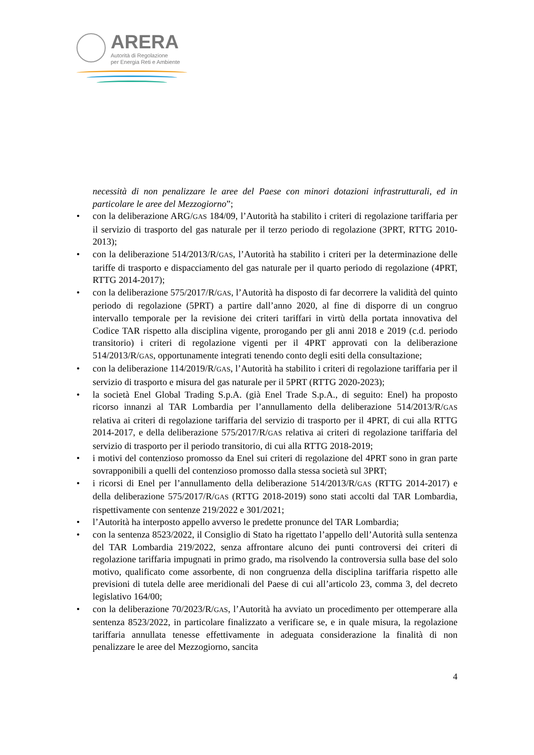ARERA
Autorità di Regolazione
per Energia Reti e Ambiente
necessità di non penalizzare le aree del Paese con minori dotazioni infrastrutturali, ed in particolare le aree del Mezzogiorno”;
• con la deliberazione ARG/GAS 184/09, l’Autorità ha stabilito i criteri di regolazione tariffaria per il servizio di trasporto del gas naturale per il terzo periodo di regolazione (3PRT, RTTG 2010-2013);
• con la deliberazione 514/2013/R/GAS, l’Autorità ha stabilito i criteri per la determinazione delle tariffe di trasporto e dispacciamento del gas naturale per il quarto periodo di regolazione (4PRT, RTTG 2014-2017);
• con la deliberazione 575/2017/R/GAS, l’Autorità ha disposto di far decorrere la validità del quinto periodo di regolazione (5PRT) a partire dall’anno 2020, al fine di disporre di un congruo intervallo temporale per la revisione dei criteri tariffari in virtù della portata innovativa del Codice TAR rispetto alla disciplina vigente, prorogando per gli anni 2018 e 2019 (c.d. periodo transitorio) i criteri di regolazione vigenti per il 4PRT approvati con la deliberazione 514/2013/R/GAS, opportunamente integrati tenendo conto degli esiti della consultazione;
• con la deliberazione 114/2019/R/GAS, l’Autorità ha stabilito i criteri di regolazione tariffaria per il servizio di trasporto e misura del gas naturale per il 5PRT (RTTG 2020-2023);
• la società Enel Global Trading S.p.A. (già Enel Trade S.p.A., di seguito: Enel) ha proposto ricorso innanzi al TAR Lombardia per l’annullamento della deliberazione 514/2013/R/GAS relativa ai criteri di regolazione tariffaria del servizio di trasporto per il 4PRT, di cui alla RTTG 2014-2017, e della deliberazione 575/2017/R/GAS relativa ai criteri di regolazione tariffaria del servizio di trasporto per il periodo transitorio, di cui alla RTTG 2018-2019;
• i motivi del contenzioso promosso da Enel sui criteri di regolazione del 4PRT sono in gran parte sovrapponibili a quelli del contenzioso promosso dalla stessa società sul 3PRT;
• i ricorsi di Enel per l’annullamento della deliberazione 514/2013/R/GAS (RTTG 2014-2017) e della deliberazione 575/2017/R/GAS (RTTG 2018-2019) sono stati accolti dal TAR Lombardia, rispettivamente con sentenze 219/2022 e 301/2021;
• l’Autorità ha interposto appello avverso le predette pronunce del TAR Lombardia;
• con la sentenza 8523/2022, il Consiglio di Stato ha rigettato l’appello dell’Autorità sulla sentenza del TAR Lombardia 219/2022, senza affrontare alcuno dei punti controversi dei criteri di regolazione tariffaria impugnati in primo grado, ma risolvendo la controversia sulla base del solo motivo, qualificato come assorbente, di non congruenza della disciplina tariffaria rispetto alle previsioni di tutela delle aree meridionali del Paese di cui all’articolo 23, comma 3, del decreto legislativo 164/00;
• con la deliberazione 70/2023/R/GAS, l’Autorità ha avviato un procedimento per ottemperare alla sentenza 8523/2022, in particolare finalizzato a verificare se, e in quale misura, la regolazione tariffaria annullata tenesse effettivamente in adeguata considerazione la finalità di non penalizzare le aree del Mezzogiorno, sancita
4